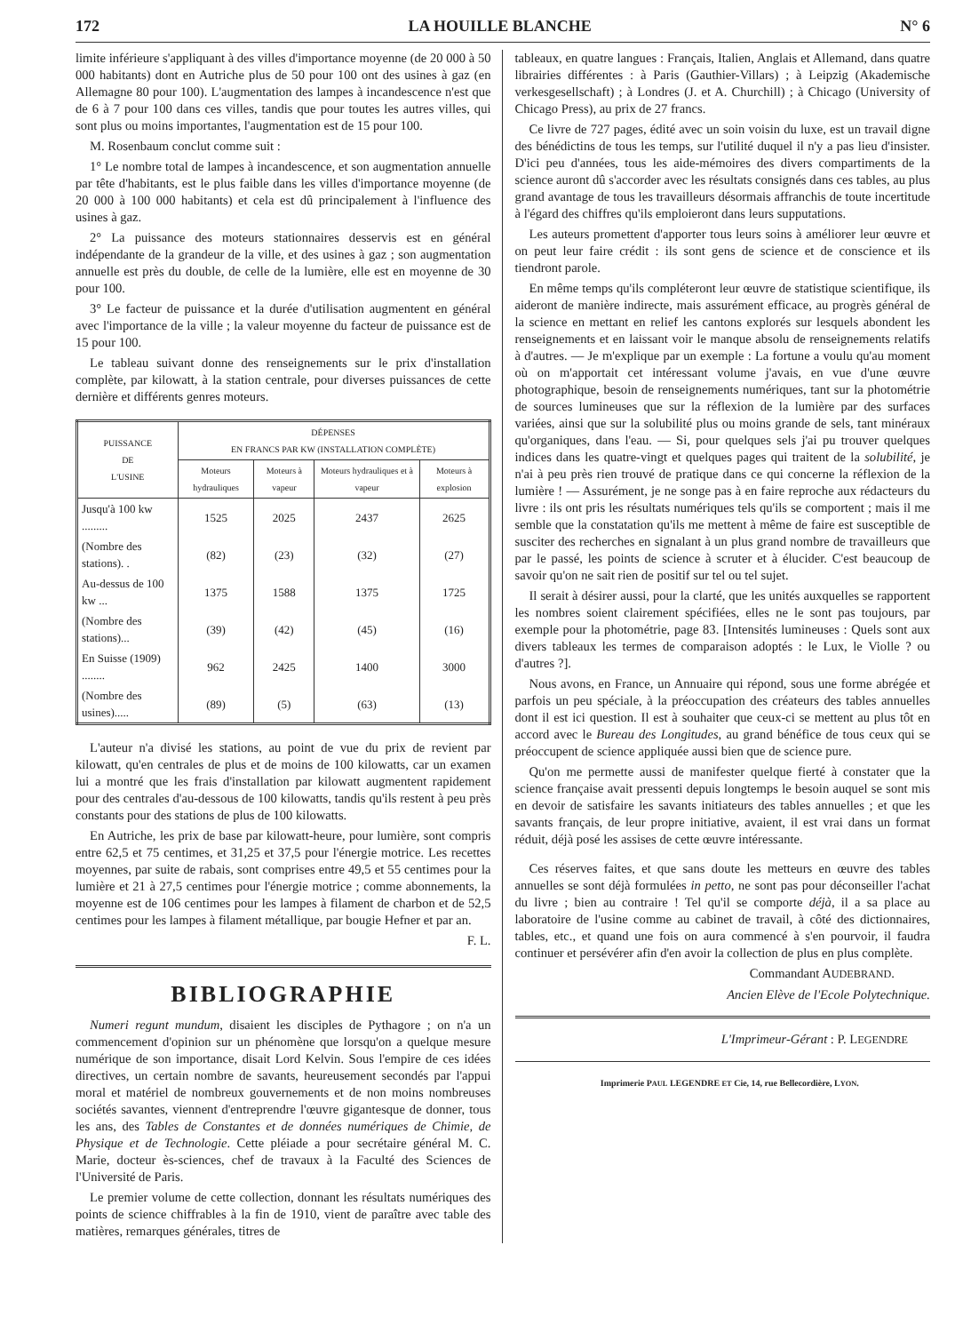172 LA HOUILLE BLANCHE N° 6
limite inférieure s'appliquant à des villes d'importance moyenne (de 20 000 à 50 000 habitants) dont en Autriche plus de 50 pour 100 ont des usines à gaz (en Allemagne 80 pour 100). L'augmentation des lampes à incandescence n'est que de 6 à 7 pour 100 dans ces villes, tandis que pour toutes les autres villes, qui sont plus ou moins importantes, l'augmentation est de 15 pour 100.
M. Rosenbaum conclut comme suit :
1° Le nombre total de lampes à incandescence, et son augmentation annuelle par tête d'habitants, est le plus faible dans les villes d'importance moyenne (de 20 000 à 100 000 habitants) et cela est dû principalement à l'influence des usines à gaz.
2° La puissance des moteurs stationnaires desservis est en général indépendante de la grandeur de la ville, et des usines à gaz ; son augmentation annuelle est près du double, de celle de la lumière, elle est en moyenne de 30 pour 100.
3° Le facteur de puissance et la durée d'utilisation augmentent en général avec l'importance de la ville ; la valeur moyenne du facteur de puissance est de 15 pour 100.
Le tableau suivant donne des renseignements sur le prix d'installation complète, par kilowatt, à la station centrale, pour diverses puissances de cette dernière et différents genres moteurs.
| PUISSANCE DE L'USINE | DÉPENSES EN FRANCS PAR KW (INSTALLATION COMPLÈTE) | | | |
| --- | --- | --- | --- | --- |
| | Moteurs hydrauliques | Moteurs à vapeur | Moteurs hydrauliques et à vapeur | Moteurs à explosion |
| Jusqu'à 100 kw ......... | 1525 | 2025 | 2437 | 2625 |
| (Nombre des stations). . | (82) | (23) | (32) | (27) |
| Au-dessus de 100 kw ... | 1375 | 1588 | 1375 | 1725 |
| (Nombre des stations)... | (39) | (42) | (45) | (16) |
| En Suisse (1909) ........ | 962 | 2425 | 1400 | 3000 |
| (Nombre des usines)..... | (89) | (5) | (63) | (13) |
L'auteur n'a divisé les stations, au point de vue du prix de revient par kilowatt, qu'en centrales de plus et de moins de 100 kilowatts, car un examen lui a montré que les frais d'installation par kilowatt augmentent rapidement pour des centrales d'au-dessous de 100 kilowatts, tandis qu'ils restent à peu près constants pour des stations de plus de 100 kilowatts.
En Autriche, les prix de base par kilowatt-heure, pour lumière, sont compris entre 62,5 et 75 centimes, et 31,25 et 37,5 pour l'énergie motrice. Les recettes moyennes, par suite de rabais, sont comprises entre 49,5 et 55 centimes pour la lumière et 21 à 27,5 centimes pour l'énergie motrice ; comme abonnements, la moyenne est de 106 centimes pour les lampes à filament de charbon et de 52,5 centimes pour les lampes à filament métallique, par bougie Hefner et par an.
F. L.
BIBLIOGRAPHIE
Numeri regunt mundum, disaient les disciples de Pythagore ; on n'a un commencement d'opinion sur un phénomène que lorsqu'on a quelque mesure numérique de son importance, disait Lord Kelvin. Sous l'empire de ces idées directives, un certain nombre de savants, heureusement secondés par l'appui moral et matériel de nombreux gouvernements et de non moins nombreuses sociétés savantes, viennent d'entreprendre l'œuvre gigantesque de donner, tous les ans, des Tables de Constantes et de données numériques de Chimie, de Physique et de Technologie. Cette pléiade a pour secrétaire général M. C. Marie, docteur ès-sciences, chef de travaux à la Faculté des Sciences de l'Université de Paris.
Le premier volume de cette collection, donnant les résultats numériques des points de science chiffrables à la fin de 1910, vient de paraître avec table des matières, remarques générales, titres de
tableaux, en quatre langues : Français, Italien, Anglais et Allemand, dans quatre librairies différentes : à Paris (Gauthier-Villars) ; à Leipzig (Akademische verkesgesellschaft) ; à Londres (J. et A. Churchill) ; à Chicago (University of Chicago Press), au prix de 27 francs.
Ce livre de 727 pages, édité avec un soin voisin du luxe, est un travail digne des bénédictins de tous les temps, sur l'utilité duquel il n'y a pas lieu d'insister. D'ici peu d'années, tous les aide-mémoires des divers compartiments de la science auront dû s'accorder avec les résultats consignés dans ces tables, au plus grand avantage de tous les travailleurs désormais affranchis de toute incertitude à l'égard des chiffres qu'ils emploieront dans leurs supputations.
Les auteurs promettent d'apporter tous leurs soins à améliorer leur œuvre et on peut leur faire crédit : ils sont gens de science et de conscience et ils tiendront parole.
En même temps qu'ils compléteront leur œuvre de statistique scientifique, ils aideront de manière indirecte, mais assurément efficace, au progrès général de la science en mettant en relief les cantons explorés sur lesquels abondent les renseignements et en laissant voir le manque absolu de renseignements relatifs à d'autres. — Je m'explique par un exemple : La fortune a voulu qu'au moment où on m'apportait cet intéressant volume j'avais, en vue d'une œuvre photographique, besoin de renseignements numériques, tant sur la photométrie de sources lumineuses que sur la réflexion de la lumière par des surfaces variées, ainsi que sur la solubilité plus ou moins grande de sels, tant minéraux qu'organiques, dans l'eau. — Si, pour quelques sels j'ai pu trouver quelques indices dans les quatre-vingt et quelques pages qui traitent de la solubilité, je n'ai à peu près rien trouvé de pratique dans ce qui concerne la réflexion de la lumière ! — Assurément, je ne songe pas à en faire reproche aux rédacteurs du livre : ils ont pris les résultats numériques tels qu'ils se comportent ; mais il me semble que la constatation qu'ils me mettent à même de faire est susceptible de susciter des recherches en signalant à un plus grand nombre de travailleurs que par le passé, les points de science à scruter et à élucider. C'est beaucoup de savoir qu'on ne sait rien de positif sur tel ou tel sujet.
Il serait à désirer aussi, pour la clarté, que les unités auxquelles se rapportent les nombres soient clairement spécifiées, elles ne le sont pas toujours, par exemple pour la photométrie, page 83. [Intensités lumineuses : Quels sont aux divers tableaux les termes de comparaison adoptés : le Lux, le Violle ? ou d'autres ?].
Nous avons, en France, un Annuaire qui répond, sous une forme abrégée et parfois un peu spéciale, à la préoccupation des créateurs des tables annuelles dont il est ici question. Il est à souhaiter que ceux-ci se mettent au plus tôt en accord avec le Bureau des Longitudes, au grand bénéfice de tous ceux qui se préoccupent de science appliquée aussi bien que de science pure.
Qu'on me permette aussi de manifester quelque fierté à constater que la science française avait pressenti depuis longtemps le besoin auquel se sont mis en devoir de satisfaire les savants initiateurs des tables annuelles ; et que les savants français, de leur propre initiative, avaient, il est vrai dans un format réduit, déjà posé les assises de cette œuvre intéressante.
Ces réserves faites, et que sans doute les metteurs en œuvre des tables annuelles se sont déjà formulées in petto, ne sont pas pour déconseiller l'achat du livre ; bien au contraire ! Tel qu'il se comporte déjà, il a sa place au laboratoire de l'usine comme au cabinet de travail, à côté des dictionnaires, tables, etc., et quand une fois on aura commencé à s'en pourvoir, il faudra continuer et persévérer afin d'en avoir la collection de plus en plus complète.
Commandant AUDEBRAND.
Ancien Elève de l'Ecole Polytechnique.
L'Imprimeur-Gérant : P. LEGENDRE
Imprimerie PAUL LEGENDRE ET Cie, 14, rue Bellecordière, LYON.